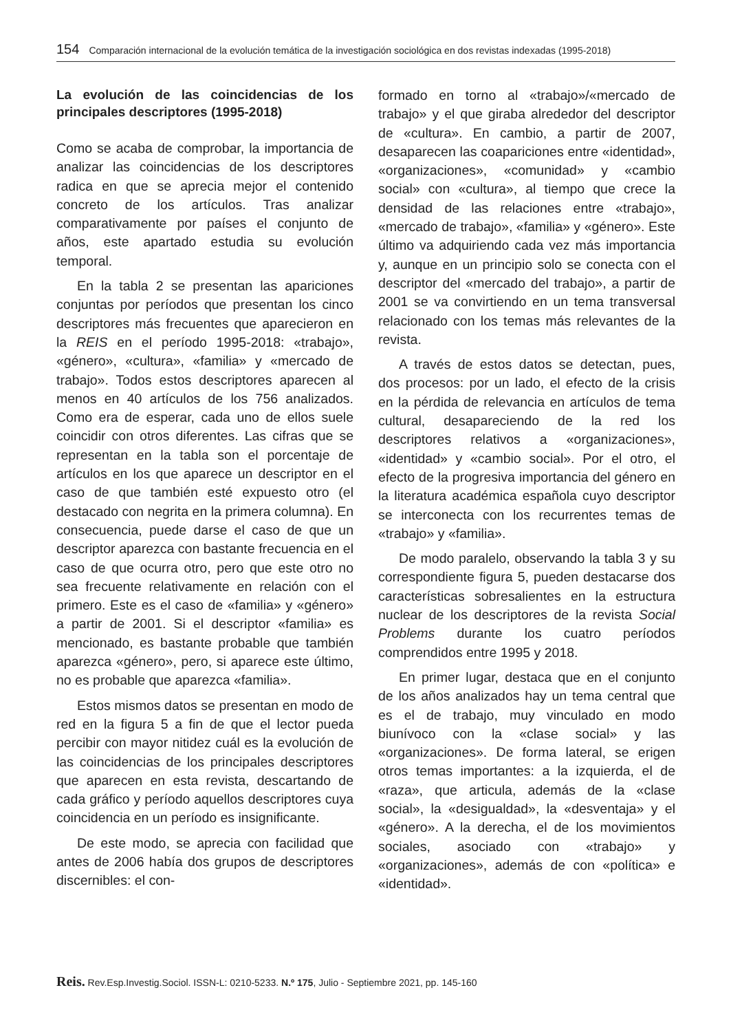154 Comparación internacional de la evolución temática de la investigación sociológica en dos revistas indexadas (1995-2018)
La evolución de las coincidencias de los principales descriptores (1995-2018)
Como se acaba de comprobar, la importancia de analizar las coincidencias de los descriptores radica en que se aprecia mejor el contenido concreto de los artículos. Tras analizar comparativamente por países el conjunto de años, este apartado estudia su evolución temporal.
En la tabla 2 se presentan las apariciones conjuntas por períodos que presentan los cinco descriptores más frecuentes que aparecieron en la REIS en el período 1995-2018: «trabajo», «género», «cultura», «familia» y «mercado de trabajo». Todos estos descriptores aparecen al menos en 40 artículos de los 756 analizados. Como era de esperar, cada uno de ellos suele coincidir con otros diferentes. Las cifras que se representan en la tabla son el porcentaje de artículos en los que aparece un descriptor en el caso de que también esté expuesto otro (el destacado con negrita en la primera columna). En consecuencia, puede darse el caso de que un descriptor aparezca con bastante frecuencia en el caso de que ocurra otro, pero que este otro no sea frecuente relativamente en relación con el primero. Este es el caso de «familia» y «género» a partir de 2001. Si el descriptor «familia» es mencionado, es bastante probable que también aparezca «género», pero, si aparece este último, no es probable que aparezca «familia».
Estos mismos datos se presentan en modo de red en la figura 5 a fin de que el lector pueda percibir con mayor nitidez cuál es la evolución de las coincidencias de los principales descriptores que aparecen en esta revista, descartando de cada gráfico y período aquellos descriptores cuya coincidencia en un período es insignificante.
De este modo, se aprecia con facilidad que antes de 2006 había dos grupos de descriptores discernibles: el con-
formado en torno al «trabajo»/«mercado de trabajo» y el que giraba alrededor del descriptor de «cultura». En cambio, a partir de 2007, desaparecen las coapariciones entre «identidad», «organizaciones», «comunidad» y «cambio social» con «cultura», al tiempo que crece la densidad de las relaciones entre «trabajo», «mercado de trabajo», «familia» y «género». Este último va adquiriendo cada vez más importancia y, aunque en un principio solo se conecta con el descriptor del «mercado del trabajo», a partir de 2001 se va convirtiendo en un tema transversal relacionado con los temas más relevantes de la revista.
A través de estos datos se detectan, pues, dos procesos: por un lado, el efecto de la crisis en la pérdida de relevancia en artículos de tema cultural, desapareciendo de la red los descriptores relativos a «organizaciones», «identidad» y «cambio social». Por el otro, el efecto de la progresiva importancia del género en la literatura académica española cuyo descriptor se interconecta con los recurrentes temas de «trabajo» y «familia».
De modo paralelo, observando la tabla 3 y su correspondiente figura 5, pueden destacarse dos características sobresalientes en la estructura nuclear de los descriptores de la revista Social Problems durante los cuatro períodos comprendidos entre 1995 y 2018.
En primer lugar, destaca que en el conjunto de los años analizados hay un tema central que es el de trabajo, muy vinculado en modo biunívoco con la «clase social» y las «organizaciones». De forma lateral, se erigen otros temas importantes: a la izquierda, el de «raza», que articula, además de la «clase social», la «desigualdad», la «desventaja» y el «género». A la derecha, el de los movimientos sociales, asociado con «trabajo» y «organizaciones», además de con «política» e «identidad».
Reis. Rev.Esp.Investig.Sociol. ISSN-L: 0210-5233. N.º 175, Julio - Septiembre 2021, pp. 145-160